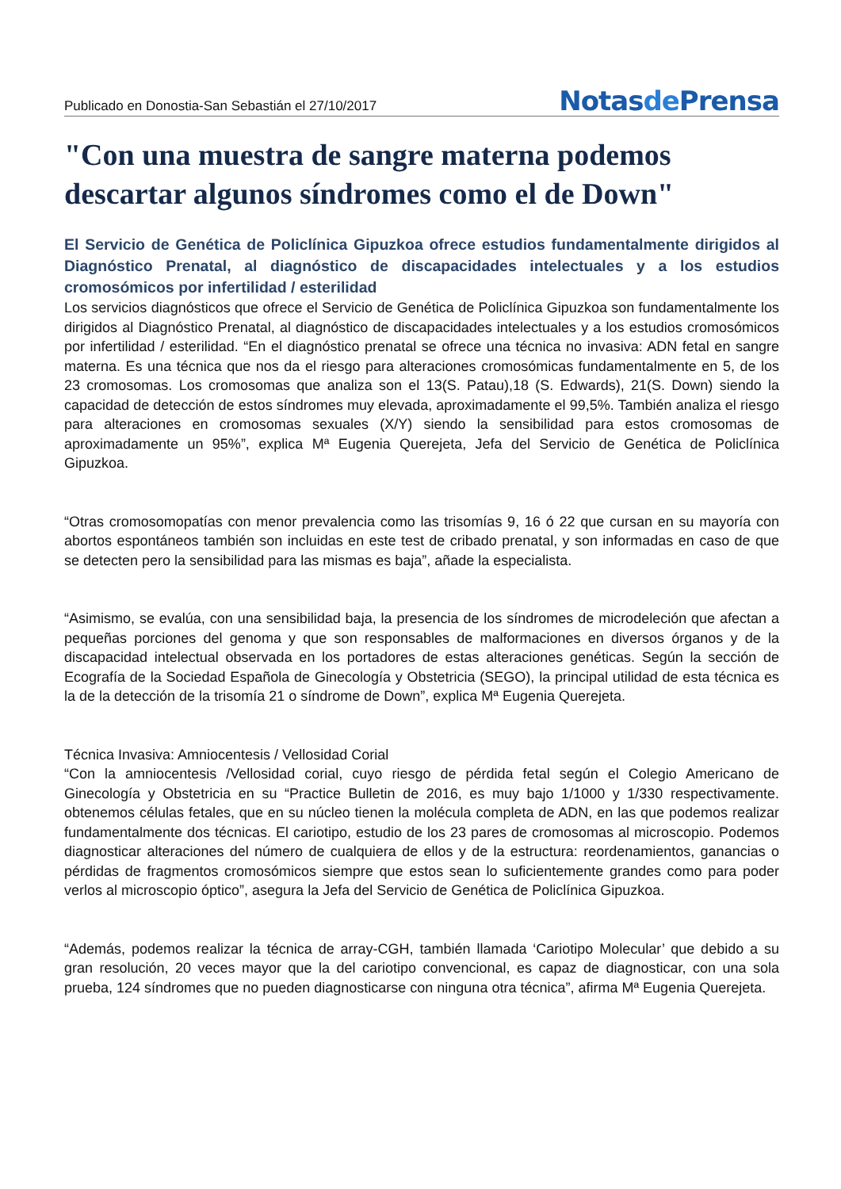Publicado en Donostia-San Sebastián el 27/10/2017
Notasde Prensa
"Con una muestra de sangre materna podemos descartar algunos síndromes como el de Down"
El Servicio de Genética de Policlínica Gipuzkoa ofrece estudios fundamentalmente dirigidos al Diagnóstico Prenatal, al diagnóstico de discapacidades intelectuales y a los estudios cromosómicos por infertilidad / esterilidad
Los servicios diagnósticos que ofrece el Servicio de Genética de Policlínica Gipuzkoa son fundamentalmente los dirigidos al Diagnóstico Prenatal, al diagnóstico de discapacidades intelectuales y a los estudios cromosómicos por infertilidad / esterilidad. “En el diagnóstico prenatal se ofrece una técnica no invasiva: ADN fetal en sangre materna. Es una técnica que nos da el riesgo para alteraciones cromosómicas fundamentalmente en 5, de los 23 cromosomas. Los cromosomas que analiza son el 13(S. Patau),18 (S. Edwards), 21(S. Down) siendo la capacidad de detección de estos síndromes muy elevada, aproximadamente el 99,5%. También analiza el riesgo para alteraciones en cromosomas sexuales (X/Y) siendo la sensibilidad para estos cromosomas de aproximadamente un 95%”, explica Mª Eugenia Querejeta, Jefa del Servicio de Genética de Policlínica Gipuzkoa.
“Otras cromosomopatías con menor prevalencia como las trisomías 9, 16 ó 22 que cursan en su mayoría con abortos espontáneos también son incluidas en este test de cribado prenatal, y son informadas en caso de que se detecten pero la sensibilidad para las mismas es baja”, añade la especialista.
“Asimismo, se evalúa, con una sensibilidad baja, la presencia de los síndromes de microdeleción que afectan a pequeñas porciones del genoma y que son responsables de malformaciones en diversos órganos y de la discapacidad intelectual observada en los portadores de estas alteraciones genéticas. Según la sección de Ecografía de la Sociedad Española de Ginecología y Obstetricia (SEGO), la principal utilidad de esta técnica es la de la detección de la trisomía 21 o síndrome de Down”, explica Mª Eugenia Querejeta.
Técnica Invasiva: Amniocentesis / Vellosidad Corial
“Con la amniocentesis /Vellosidad corial, cuyo riesgo de pérdida fetal según el Colegio Americano de Ginecología y Obstetricia en su “Practice Bulletin de 2016, es muy bajo 1/1000 y 1/330 respectivamente. obtenemos células fetales, que en su núcleo tienen la molécula completa de ADN, en las que podemos realizar fundamentalmente dos técnicas. El cariotipo, estudio de los 23 pares de cromosomas al microscopio. Podemos diagnosticar alteraciones del número de cualquiera de ellos y de la estructura: reordenamientos, ganancias o pérdidas de fragmentos cromosómicos siempre que estos sean lo suficientemente grandes como para poder verlos al microscopio óptico”, asegura la Jefa del Servicio de Genética de Policlínica Gipuzkoa.
“Además, podemos realizar la técnica de array-CGH, también llamada ‘Cariotipo Molecular’ que debido a su gran resolución, 20 veces mayor que la del cariotipo convencional, es capaz de diagnosticar, con una sola prueba, 124 síndromes que no pueden diagnosticarse con ninguna otra técnica”, afirma Mª Eugenia Querejeta.